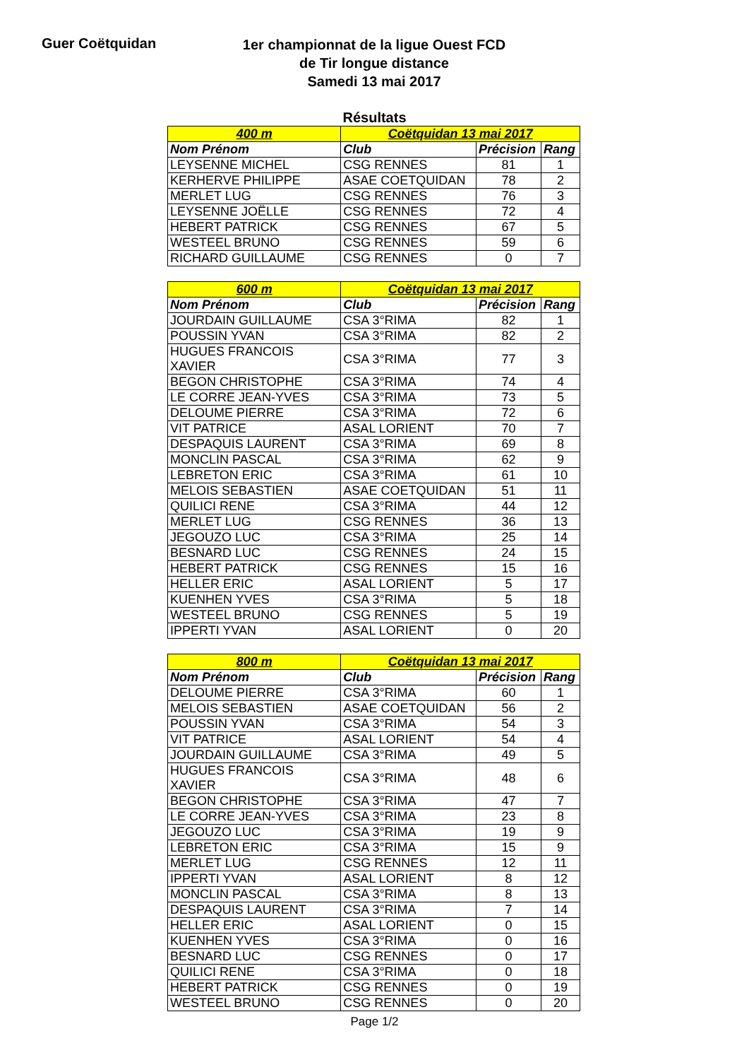Guer Coëtquidan
1er championnat de la ligue Ouest FCD
de Tir longue distance
Samedi 13 mai 2017
Résultats
| 400 m | Coëtquidan 13 mai 2017 | | |
| --- | --- | --- | --- |
| Nom Prénom | Club | Précision | Rang |
| LEYSENNE MICHEL | CSG RENNES | 81 | 1 |
| KERHERVE PHILIPPE | ASAE COETQUIDAN | 78 | 2 |
| MERLET LUG | CSG RENNES | 76 | 3 |
| LEYSENNE JOËLLE | CSG RENNES | 72 | 4 |
| HEBERT PATRICK | CSG RENNES | 67 | 5 |
| WESTEEL BRUNO | CSG RENNES | 59 | 6 |
| RICHARD GUILLAUME | CSG RENNES | 0 | 7 |
| 600 m | Coëtquidan 13 mai 2017 | | |
| --- | --- | --- | --- |
| Nom Prénom | Club | Précision | Rang |
| JOURDAIN GUILLAUME | CSA 3°RIMA | 82 | 1 |
| POUSSIN YVAN | CSA 3°RIMA | 82 | 2 |
| HUGUES FRANCOIS XAVIER | CSA 3°RIMA | 77 | 3 |
| BEGON CHRISTOPHE | CSA 3°RIMA | 74 | 4 |
| LE CORRE JEAN-YVES | CSA 3°RIMA | 73 | 5 |
| DELOUME PIERRE | CSA 3°RIMA | 72 | 6 |
| VIT PATRICE | ASAL LORIENT | 70 | 7 |
| DESPAQUIS LAURENT | CSA 3°RIMA | 69 | 8 |
| MONCLIN PASCAL | CSA 3°RIMA | 62 | 9 |
| LEBRETON ERIC | CSA 3°RIMA | 61 | 10 |
| MELOIS SEBASTIEN | ASAE COETQUIDAN | 51 | 11 |
| QUILICI RENE | CSA 3°RIMA | 44 | 12 |
| MERLET LUG | CSG RENNES | 36 | 13 |
| JEGOUZO LUC | CSA 3°RIMA | 25 | 14 |
| BESNARD LUC | CSG RENNES | 24 | 15 |
| HEBERT PATRICK | CSG RENNES | 15 | 16 |
| HELLER ERIC | ASAL LORIENT | 5 | 17 |
| KUENHEN YVES | CSA 3°RIMA | 5 | 18 |
| WESTEEL BRUNO | CSG RENNES | 5 | 19 |
| IPPERTI YVAN | ASAL LORIENT | 0 | 20 |
| 800 m | Coëtquidan 13 mai 2017 | | |
| --- | --- | --- | --- |
| Nom Prénom | Club | Précision | Rang |
| DELOUME PIERRE | CSA 3°RIMA | 60 | 1 |
| MELOIS SEBASTIEN | ASAE COETQUIDAN | 56 | 2 |
| POUSSIN YVAN | CSA 3°RIMA | 54 | 3 |
| VIT PATRICE | ASAL LORIENT | 54 | 4 |
| JOURDAIN GUILLAUME | CSA 3°RIMA | 49 | 5 |
| HUGUES FRANCOIS XAVIER | CSA 3°RIMA | 48 | 6 |
| BEGON CHRISTOPHE | CSA 3°RIMA | 47 | 7 |
| LE CORRE JEAN-YVES | CSA 3°RIMA | 23 | 8 |
| JEGOUZO LUC | CSA 3°RIMA | 19 | 9 |
| LEBRETON ERIC | CSA 3°RIMA | 15 | 9 |
| MERLET LUG | CSG RENNES | 12 | 11 |
| IPPERTI YVAN | ASAL LORIENT | 8 | 12 |
| MONCLIN PASCAL | CSA 3°RIMA | 8 | 13 |
| DESPAQUIS LAURENT | CSA 3°RIMA | 7 | 14 |
| HELLER ERIC | ASAL LORIENT | 0 | 15 |
| KUENHEN YVES | CSA 3°RIMA | 0 | 16 |
| BESNARD LUC | CSG RENNES | 0 | 17 |
| QUILICI RENE | CSA 3°RIMA | 0 | 18 |
| HEBERT PATRICK | CSG RENNES | 0 | 19 |
| WESTEEL BRUNO | CSG RENNES | 0 | 20 |
Page 1/2